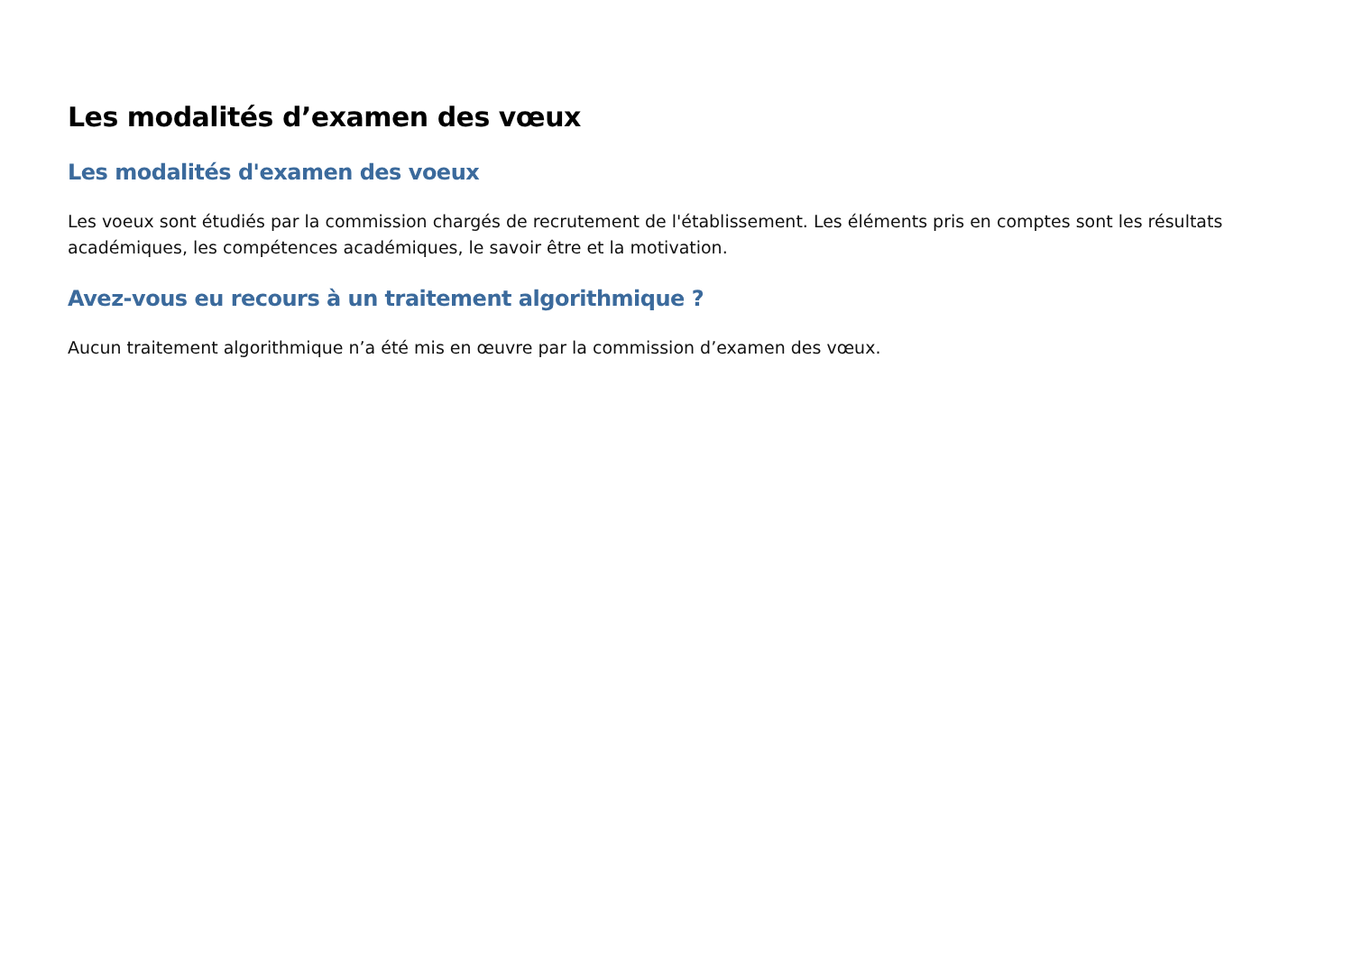Les modalités d’examen des vœux
Les modalités d'examen des voeux
Les voeux sont étudiés par la commission chargés de recrutement de l'établissement. Les éléments pris en comptes sont les résultats académiques, les compétences académiques, le savoir être et la motivation.
Avez-vous eu recours à un traitement algorithmique ?
Aucun traitement algorithmique n’a été mis en œuvre par la commission d’examen des vœux.